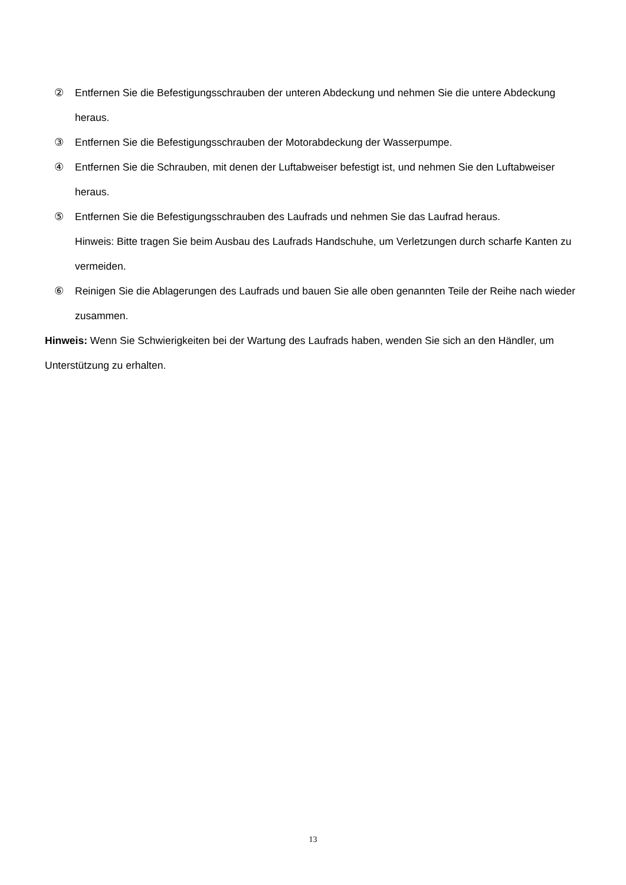② Entfernen Sie die Befestigungsschrauben der unteren Abdeckung und nehmen Sie die untere Abdeckung heraus.
③ Entfernen Sie die Befestigungsschrauben der Motorabdeckung der Wasserpumpe.
④ Entfernen Sie die Schrauben, mit denen der Luftabweiser befestigt ist, und nehmen Sie den Luftabweiser heraus.
⑤ Entfernen Sie die Befestigungsschrauben des Laufrads und nehmen Sie das Laufrad heraus.
Hinweis: Bitte tragen Sie beim Ausbau des Laufrads Handschuhe, um Verletzungen durch scharfe Kanten zu vermeiden.
⑥ Reinigen Sie die Ablagerungen des Laufrads und bauen Sie alle oben genannten Teile der Reihe nach wieder zusammen.
Hinweis: Wenn Sie Schwierigkeiten bei der Wartung des Laufrads haben, wenden Sie sich an den Händler, um Unterstützung zu erhalten.
13